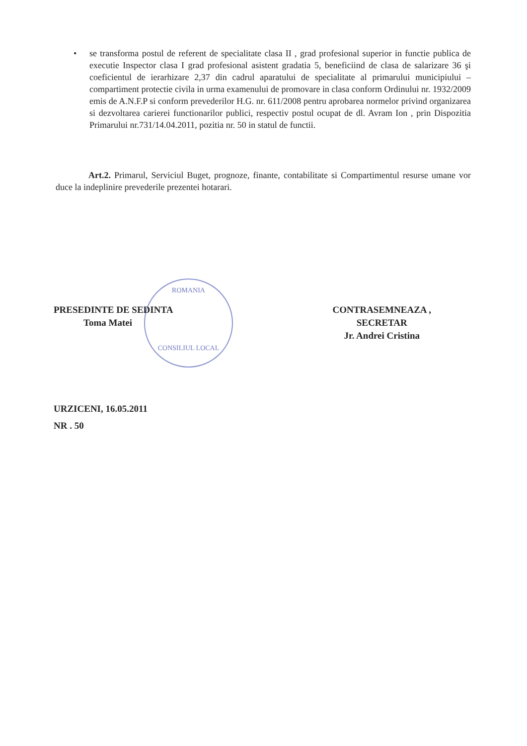• se transforma postul de referent de specialitate clasa II , grad profesional superior in functie publica de executie Inspector clasa I grad profesional asistent gradatia 5, beneficiind de clasa de salarizare 36 şi coeficientul de ierarhizare 2,37 din cadrul aparatului de specialitate al primarului municipiului – compartiment protectie civila in urma examenului de promovare in clasa conform Ordinului nr. 1932/2009 emis de A.N.F.P si conform prevederilor H.G. nr. 611/2008 pentru aprobarea normelor privind organizarea si dezvoltarea carierei functionarilor publici, respectiv postul ocupat de dl. Avram Ion , prin Dispozitia Primarului nr.731/14.04.2011, pozitia nr. 50 in statul de functii.
Art.2. Primarul, Serviciul Buget, prognoze, finante, contabilitate si Compartimentul resurse umane vor duce la indeplinire prevederile prezentei hotarari.
ROMANIA
CONSILIUL LOCAL
PRESEDINTE DE SEDINTA
Toma Matei
CONTRASEMNEAZA ,
SECRETAR
Jr. Andrei Cristina
URZICENI, 16.05.2011
NR . 50